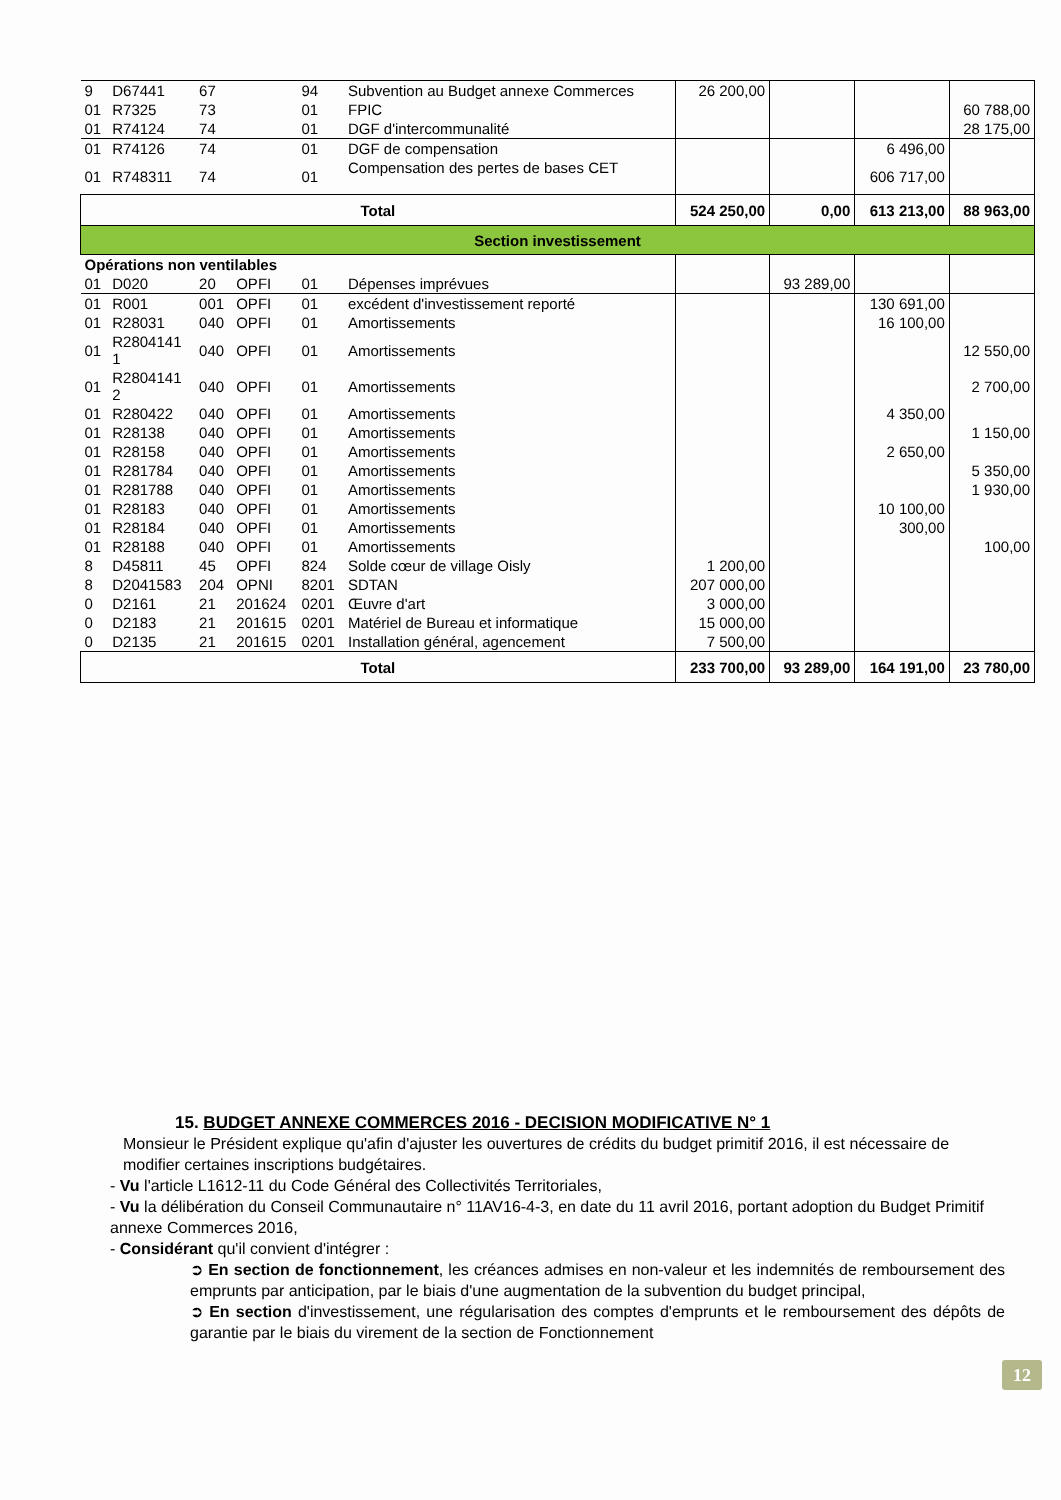| 9 | D67441 | 67 | | 94 | Subvention au Budget annexe Commerces | 26 200,00 | | | |
| 01 | R7325 | 73 | | 01 | FPIC | | | | 60 788,00 |
| 01 | R74124 | 74 | | 01 | DGF d'intercommunalité | | | | 28 175,00 |
| 01 | R74126 | 74 | | 01 | DGF de compensation | | | 6 496,00 | |
| 01 | R748311 | 74 | | 01 | Compensation des pertes de bases CET | | | 606 717,00 | |
| Total | | | | | | 524 250,00 | 0,00 | 613 213,00 | 88 963,00 |
| Section investissement | | | | | | | | | |
| Opérations non ventilables | | | | | | | | | |
| 01 | D020 | 20 | OPFI | 01 | Dépenses imprévues | | 93 289,00 | | |
| 01 | R001 | 001 | OPFI | 01 | excédent d'investissement reporté | | | 130 691,00 | |
| 01 | R28031 | 040 | OPFI | 01 | Amortissements | | | 16 100,00 | |
| 01 | R2804141 1 | 040 | OPFI | 01 | Amortissements | | | | 12 550,00 |
| 01 | R2804141 2 | 040 | OPFI | 01 | Amortissements | | | | 2 700,00 |
| 01 | R280422 | 040 | OPFI | 01 | Amortissements | | | 4 350,00 | |
| 01 | R28138 | 040 | OPFI | 01 | Amortissements | | | | 1 150,00 |
| 01 | R28158 | 040 | OPFI | 01 | Amortissements | | | 2 650,00 | |
| 01 | R281784 | 040 | OPFI | 01 | Amortissements | | | | 5 350,00 |
| 01 | R281788 | 040 | OPFI | 01 | Amortissements | | | | 1 930,00 |
| 01 | R28183 | 040 | OPFI | 01 | Amortissements | | | 10 100,00 | |
| 01 | R28184 | 040 | OPFI | 01 | Amortissements | | | 300,00 | |
| 01 | R28188 | 040 | OPFI | 01 | Amortissements | | | | 100,00 |
| 8 | D45811 | 45 | OPFI | 824 | Solde cœur de village Oisly | 1 200,00 | | | |
| 8 | D2041583 | 204 | OPNI | 8201 | SDTAN | 207 000,00 | | | |
| 0 | D2161 | 21 | 201624 | 0201 | Œuvre d'art | 3 000,00 | | | |
| 0 | D2183 | 21 | 201615 | 0201 | Matériel de Bureau et informatique | 15 000,00 | | | |
| 0 | D2135 | 21 | 201615 | 0201 | Installation général, agencement | 7 500,00 | | | |
| Total | | | | | | 233 700,00 | 93 289,00 | 164 191,00 | 23 780,00 |
15. BUDGET ANNEXE COMMERCES 2016 - DECISION MODIFICATIVE N° 1
Monsieur le Président explique qu'afin d'ajuster les ouvertures de crédits du budget primitif 2016, il est nécessaire de modifier certaines inscriptions budgétaires.
- Vu l'article L1612-11 du Code Général des Collectivités Territoriales,
- Vu la délibération du Conseil Communautaire n° 11AV16-4-3, en date du 11 avril 2016, portant adoption du Budget Primitif annexe Commerces 2016,
- Considérant qu'il convient d'intégrer :
➲ En section de fonctionnement, les créances admises en non-valeur et les indemnités de remboursement des emprunts par anticipation, par le biais d'une augmentation de la subvention du budget principal,
➲ En section d'investissement, une régularisation des comptes d'emprunts et le remboursement des dépôts de garantie par le biais du virement de la section de Fonctionnement
12